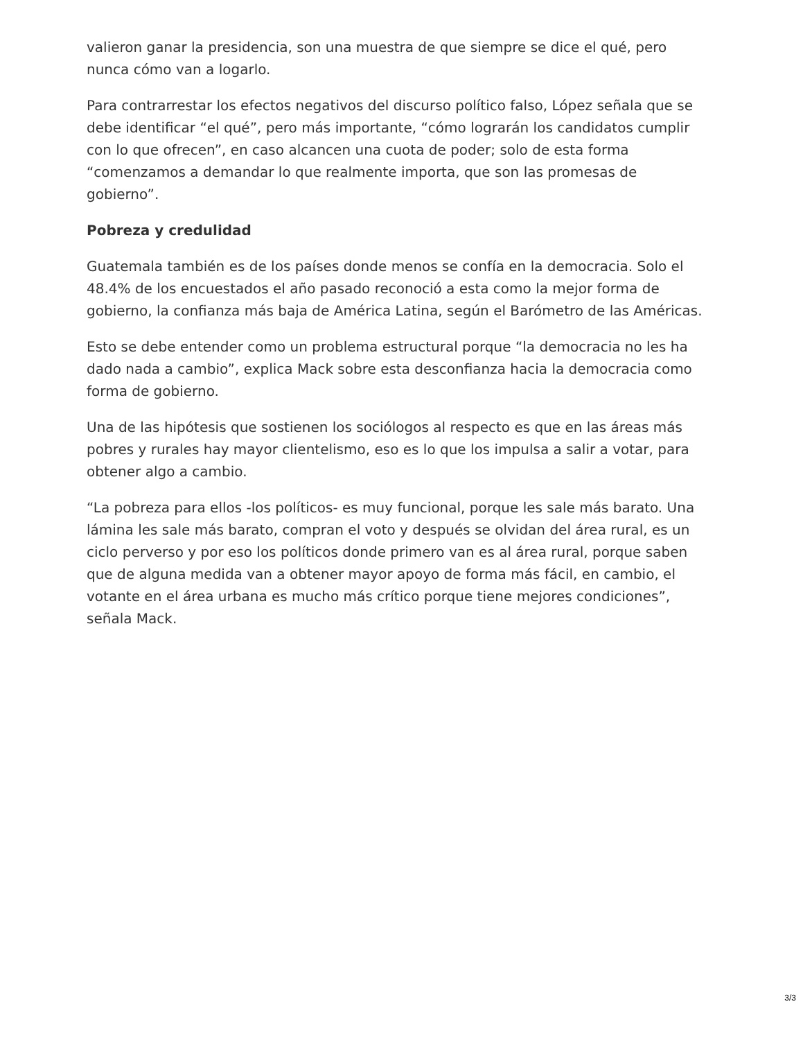valieron ganar la presidencia, son una muestra de que siempre se dice el qué, pero nunca cómo van a logarlo.
Para contrarrestar los efectos negativos del discurso político falso, López señala que se debe identificar “el qué”, pero más importante, “cómo lograrán los candidatos cumplir con lo que ofrecen”, en caso alcancen una cuota de poder; solo de esta forma “comenzamos a demandar lo que realmente importa, que son las promesas de gobierno”.
Pobreza y credulidad
Guatemala también es de los países donde menos se confía en la democracia. Solo el 48.4% de los encuestados el año pasado reconoció a esta como la mejor forma de gobierno, la confianza más baja de América Latina, según el Barómetro de las Américas.
Esto se debe entender como un problema estructural porque “la democracia no les ha dado nada a cambio”, explica Mack sobre esta desconfianza hacia la democracia como forma de gobierno.
Una de las hipótesis que sostienen los sociólogos al respecto es que en las áreas más pobres y rurales hay mayor clientelismo, eso es lo que los impulsa a salir a votar, para obtener algo a cambio.
“La pobreza para ellos -los políticos- es muy funcional, porque les sale más barato. Una lámina les sale más barato, compran el voto y después se olvidan del área rural, es un ciclo perverso y por eso los políticos donde primero van es al área rural, porque saben que de alguna medida van a obtener mayor apoyo de forma más fácil, en cambio, el votante en el área urbana es mucho más crítico porque tiene mejores condiciones”, señala Mack.
3/3